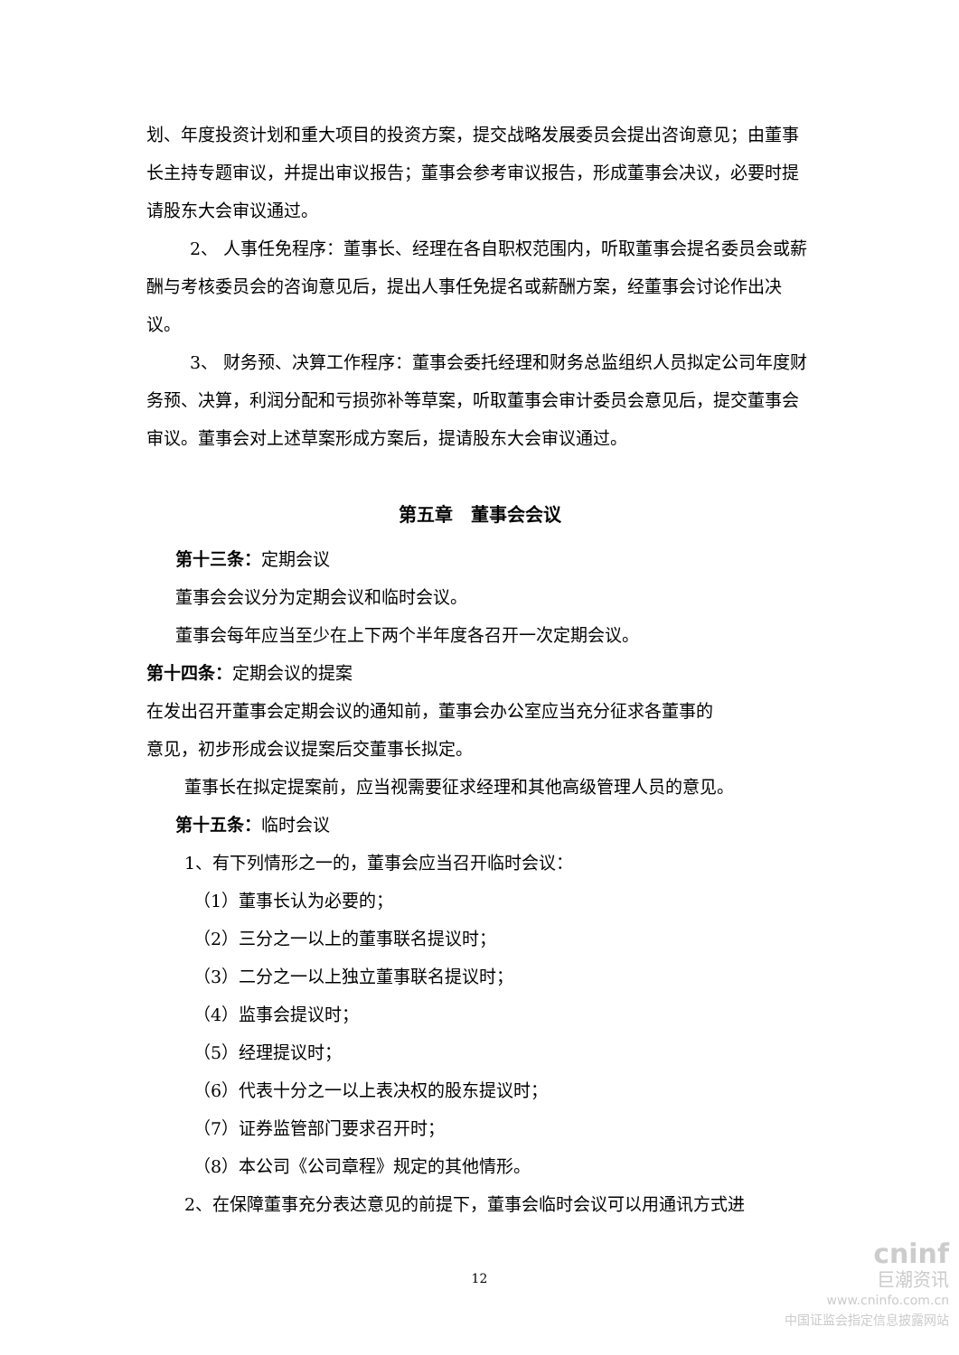划、年度投资计划和重大项目的投资方案，提交战略发展委员会提出咨询意见；由董事长主持专题审议，并提出审议报告；董事会参考审议报告，形成董事会决议，必要时提请股东大会审议通过。
2、 人事任免程序：董事长、经理在各自职权范围内，听取董事会提名委员会或薪酬与考核委员会的咨询意见后，提出人事任免提名或薪酬方案，经董事会讨论作出决议。
3、 财务预、决算工作程序：董事会委托经理和财务总监组织人员拟定公司年度财务预、决算，利润分配和亏损弥补等草案，听取董事会审计委员会意见后，提交董事会审议。董事会对上述草案形成方案后，提请股东大会审议通过。
第五章　董事会会议
第十三条：定期会议
董事会会议分为定期会议和临时会议。
董事会每年应当至少在上下两个半年度各召开一次定期会议。
第十四条：定期会议的提案
在发出召开董事会定期会议的通知前，董事会办公室应当充分征求各董事的
意见，初步形成会议提案后交董事长拟定。
董事长在拟定提案前，应当视需要征求经理和其他高级管理人员的意见。
第十五条：临时会议
1、有下列情形之一的，董事会应当召开临时会议：
（1）董事长认为必要的；
（2）三分之一以上的董事联名提议时；
（3）二分之一以上独立董事联名提议时；
（4）监事会提议时；
（5）经理提议时；
（6）代表十分之一以上表决权的股东提议时；
（7）证券监管部门要求召开时；
（8）本公司《公司章程》规定的其他情形。
2、在保障董事充分表达意见的前提下，董事会临时会议可以用通讯方式进
12
cninf
巨潮资讯
www.cninfo.com.cn
中国证监会指定信息披露网站